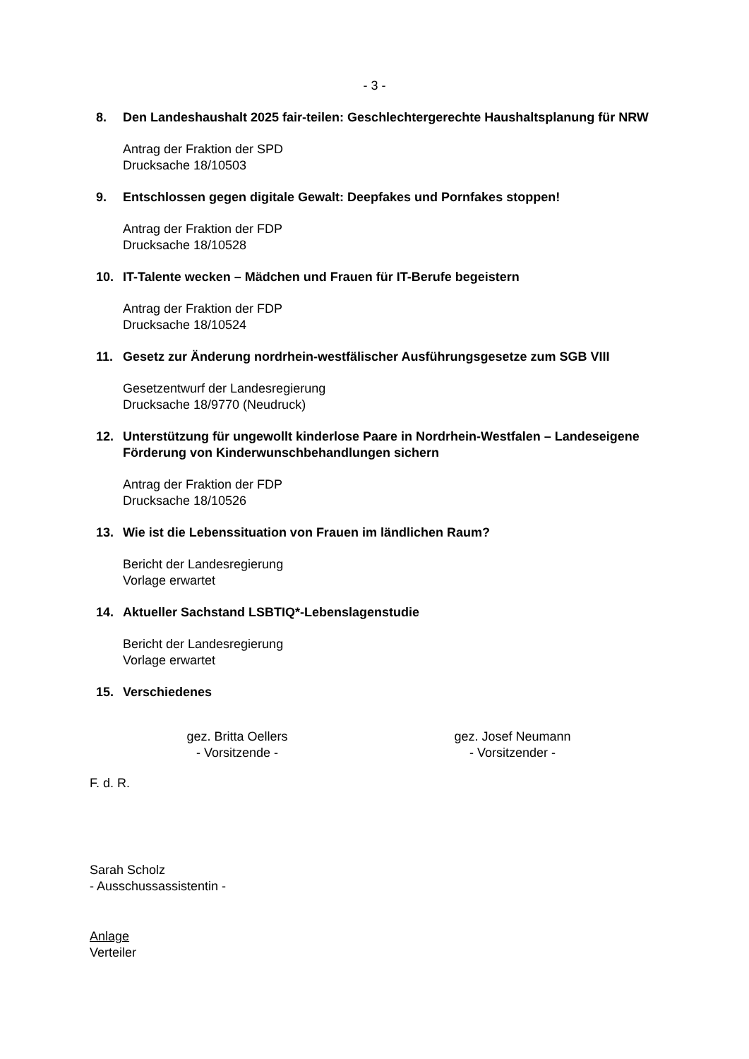- 3 -
8. Den Landeshaushalt 2025 fair-teilen: Geschlechtergerechte Haushaltsplanung für NRW
Antrag der Fraktion der SPD
Drucksache 18/10503
9. Entschlossen gegen digitale Gewalt: Deepfakes und Pornfakes stoppen!
Antrag der Fraktion der FDP
Drucksache 18/10528
10. IT-Talente wecken – Mädchen und Frauen für IT-Berufe begeistern
Antrag der Fraktion der FDP
Drucksache 18/10524
11. Gesetz zur Änderung nordrhein-westfälischer Ausführungsgesetze zum SGB VIII
Gesetzentwurf der Landesregierung
Drucksache 18/9770 (Neudruck)
12. Unterstützung für ungewollt kinderlose Paare in Nordrhein-Westfalen – Landeseigene Förderung von Kinderwunschbehandlungen sichern
Antrag der Fraktion der FDP
Drucksache 18/10526
13. Wie ist die Lebenssituation von Frauen im ländlichen Raum?
Bericht der Landesregierung
Vorlage erwartet
14. Aktueller Sachstand LSBTIQ*-Lebenslagenstudie
Bericht der Landesregierung
Vorlage erwartet
15. Verschiedenes
gez. Britta Oellers
- Vorsitzende -
gez. Josef Neumann
- Vorsitzender -
F. d. R.
Sarah Scholz
- Ausschussassistentin -
Anlage
Verteiler